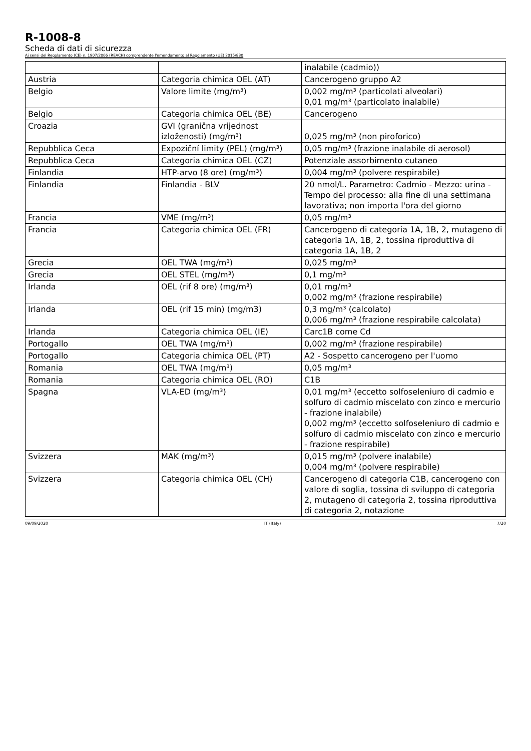R-1008-8
Scheda di dati di sicurezza
Ai sensi del Regolamento (CE) n. 1907/2006 (REACH) comprendente l'emendamento al Regolamento (UE) 2015/830
| | | inalabile (cadmio)) |
| Austria | Categoria chimica OEL (AT) | Cancerogeno gruppo A2 |
| Belgio | Valore limite (mg/m³) | 0,002 mg/m³ (particolati alveolari) 0,01 mg/m³ (particolato inalabile) |
| Belgio | Categoria chimica OEL (BE) | Cancerogeno |
| Croazia | GVI (granična vrijednost izloženosti) (mg/m³) | 0,025 mg/m³ (non piroforico) |
| Repubblica Ceca | Expoziční limity (PEL) (mg/m³) | 0,05 mg/m³ (frazione inalabile di aerosol) |
| Repubblica Ceca | Categoria chimica OEL (CZ) | Potenziale assorbimento cutaneo |
| Finlandia | HTP-arvo (8 ore) (mg/m³) | 0,004 mg/m³ (polvere respirabile) |
| Finlandia | Finlandia - BLV | 20 nmol/L. Parametro: Cadmio - Mezzo: urina - Tempo del processo: alla fine di una settimana lavorativa; non importa l'ora del giorno |
| Francia | VME (mg/m³) | 0,05 mg/m³ |
| Francia | Categoria chimica OEL (FR) | Cancerogeno di categoria 1A, 1B, 2, mutageno di categoria 1A, 1B, 2, tossina riproduttiva di categoria 1A, 1B, 2 |
| Grecia | OEL TWA (mg/m³) | 0,025 mg/m³ |
| Grecia | OEL STEL (mg/m³) | 0,1 mg/m³ |
| Irlanda | OEL (rif 8 ore) (mg/m³) | 0,01 mg/m³ 0,002 mg/m³ (frazione respirabile) |
| Irlanda | OEL (rif 15 min) (mg/m3) | 0,3 mg/m³ (calcolato) 0,006 mg/m³ (frazione respirabile calcolata) |
| Irlanda | Categoria chimica OEL (IE) | Carc1B come Cd |
| Portogallo | OEL TWA (mg/m³) | 0,002 mg/m³ (frazione respirabile) |
| Portogallo | Categoria chimica OEL (PT) | A2 - Sospetto cancerogeno per l'uomo |
| Romania | OEL TWA (mg/m³) | 0,05 mg/m³ |
| Romania | Categoria chimica OEL (RO) | C1B |
| Spagna | VLA-ED (mg/m³) | 0,01 mg/m³ (eccetto solfoseleniuro di cadmio e solfuro di cadmio miscelato con zinco e mercurio - frazione inalabile) 0,002 mg/m³ (eccetto solfoseleniuro di cadmio e solfuro di cadmio miscelato con zinco e mercurio - frazione respirabile) |
| Svizzera | MAK (mg/m³) | 0,015 mg/m³ (polvere inalabile) 0,004 mg/m³ (polvere respirabile) |
| Svizzera | Categoria chimica OEL (CH) | Cancerogeno di categoria C1B, cancerogeno con valore di soglia, tossina di sviluppo di categoria 2, mutageno di categoria 2, tossina riproduttiva di categoria 2, notazione |
09/09/2020 IT (Italy) 7/20